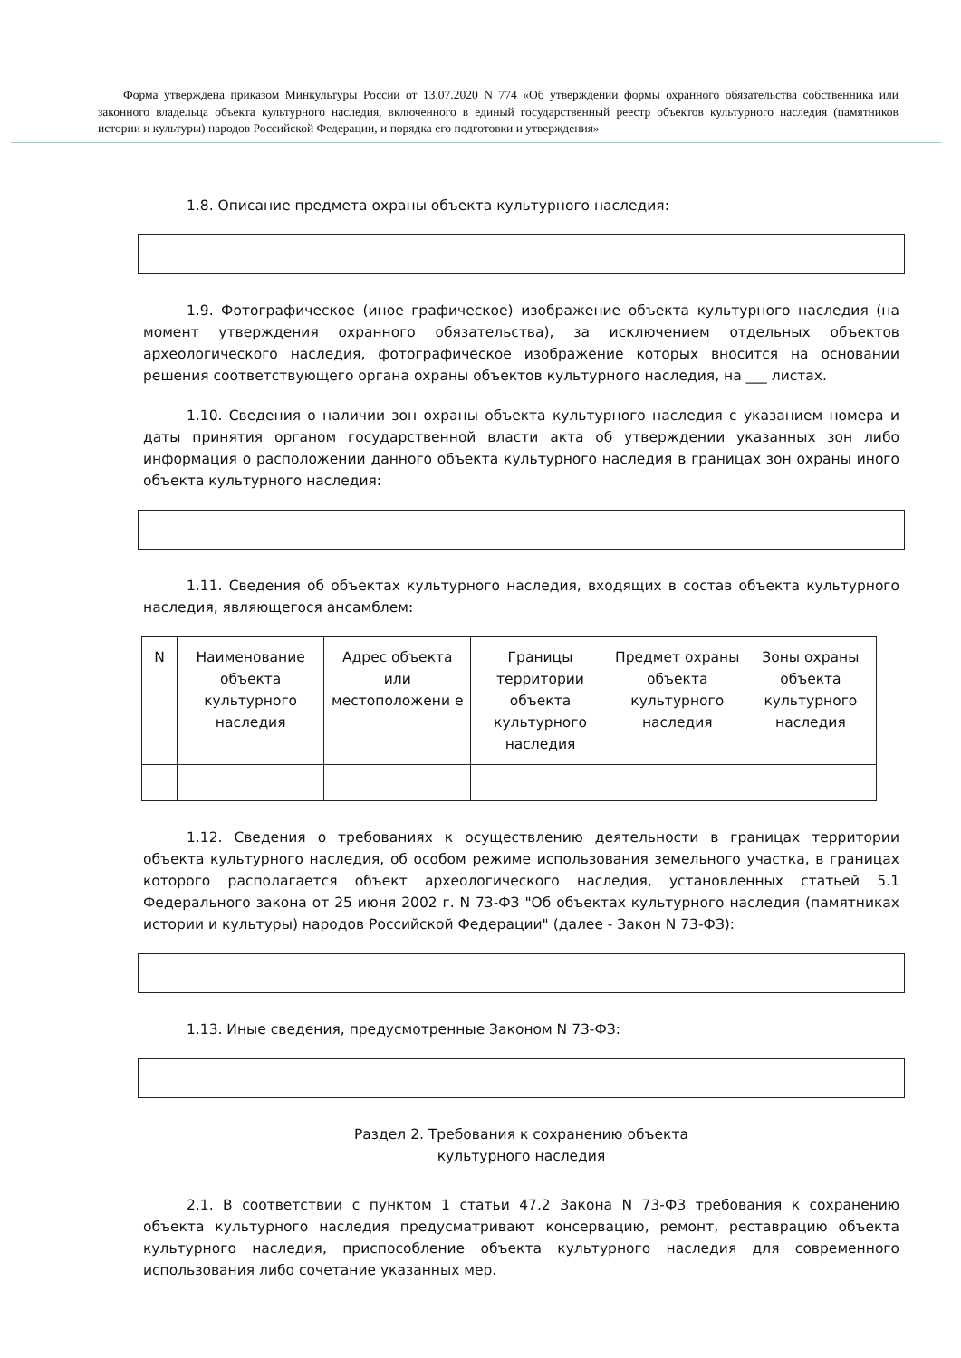Форма утверждена приказом Минкультуры России от 13.07.2020 N 774 «Об утверждении формы охранного обязательства собственника или законного владельца объекта культурного наследия, включенного в единый государственный реестр объектов культурного наследия (памятников истории и культуры) народов Российской Федерации, и порядка его подготовки и утверждения»
1.8. Описание предмета охраны объекта культурного наследия:
1.9. Фотографическое (иное графическое) изображение объекта культурного наследия (на момент утверждения охранного обязательства), за исключением отдельных объектов археологического наследия, фотографическое изображение которых вносится на основании решения соответствующего органа охраны объектов культурного наследия, на ___ листах.
1.10. Сведения о наличии зон охраны объекта культурного наследия с указанием номера и даты принятия органом государственной власти акта об утверждении указанных зон либо информация о расположении данного объекта культурного наследия в границах зон охраны иного объекта культурного наследия:
1.11. Сведения об объектах культурного наследия, входящих в состав объекта культурного наследия, являющегося ансамблем:
| N | Наименование объекта культурного наследия | Адрес объекта или местоположени е | Границы территории объекта культурного наследия | Предмет охраны объекта культурного наследия | Зоны охраны объекта культурного наследия |
1.12. Сведения о требованиях к осуществлению деятельности в границах территории объекта культурного наследия, об особом режиме использования земельного участка, в границах которого располагается объект археологического наследия, установленных статьей 5.1 Федерального закона от 25 июня 2002 г. N 73-ФЗ "Об объектах культурного наследия (памятниках истории и культуры) народов Российской Федерации" (далее - Закон N 73-ФЗ):
1.13. Иные сведения, предусмотренные Законом N 73-ФЗ:
Раздел 2. Требования к сохранению объекта
культурного наследия
2.1. В соответствии с пунктом 1 статьи 47.2 Закона N 73-ФЗ требования к сохранению объекта культурного наследия предусматривают консервацию, ремонт, реставрацию объекта культурного наследия, приспособление объекта культурного наследия для современного использования либо сочетание указанных мер.